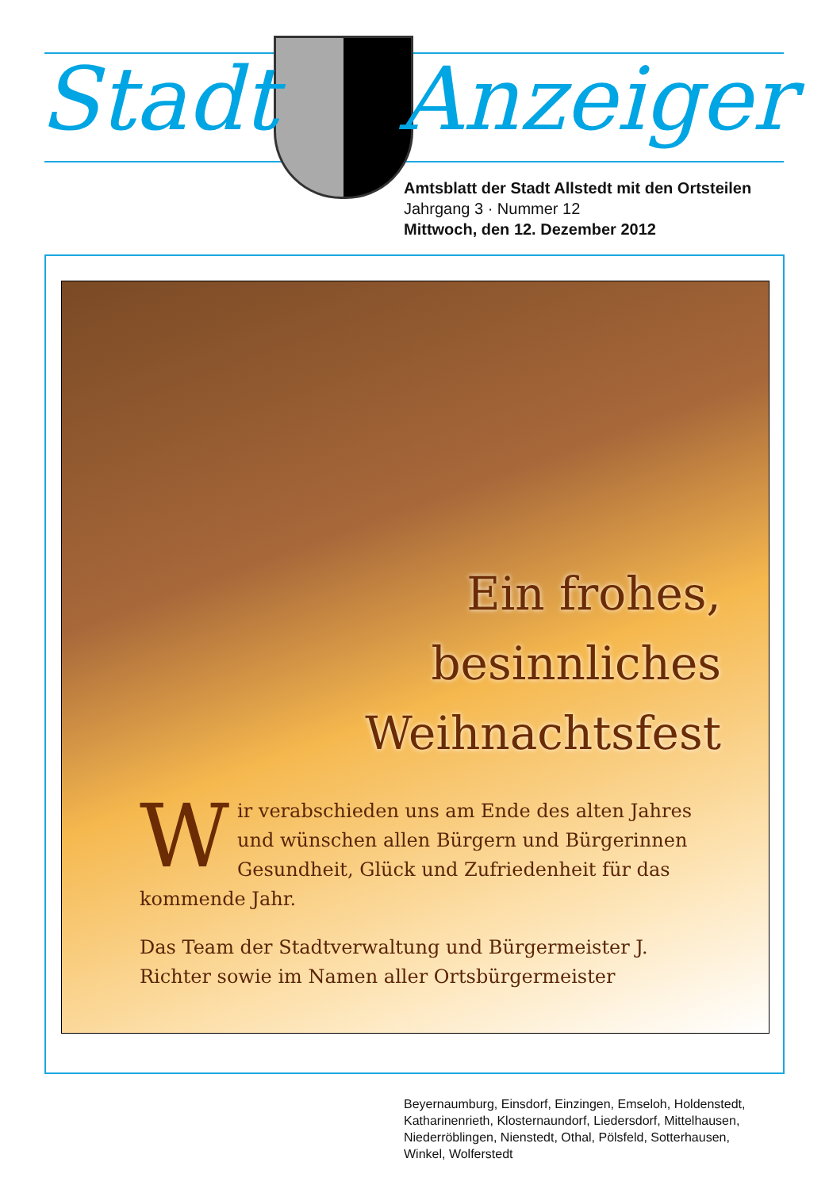Stadt Anzeiger
Amtsblatt der Stadt Allstedt mit den Ortsteilen
Jahrgang 3 · Nummer 12
Mittwoch, den 12. Dezember 2012
Ein frohes,
besinnliches
Weihnachtsfest
Wir verabschieden uns am Ende des alten Jahres und wünschen allen Bürgern und Bürgerinnen Gesundheit, Glück und Zufriedenheit für das kommende Jahr.
Das Team der Stadtverwaltung und Bürgermeister J. Richter sowie im Namen aller Ortsbürgermeister
Beyernaumburg, Einsdorf, Einzingen, Emseloh, Holdenstedt,
Katharinenrieth, Klosternaundorf, Liedersdorf, Mittelhausen,
Niederröblingen, Nienstedt, Othal, Pölsfeld, Sotterhausen,
Winkel, Wolferstedt